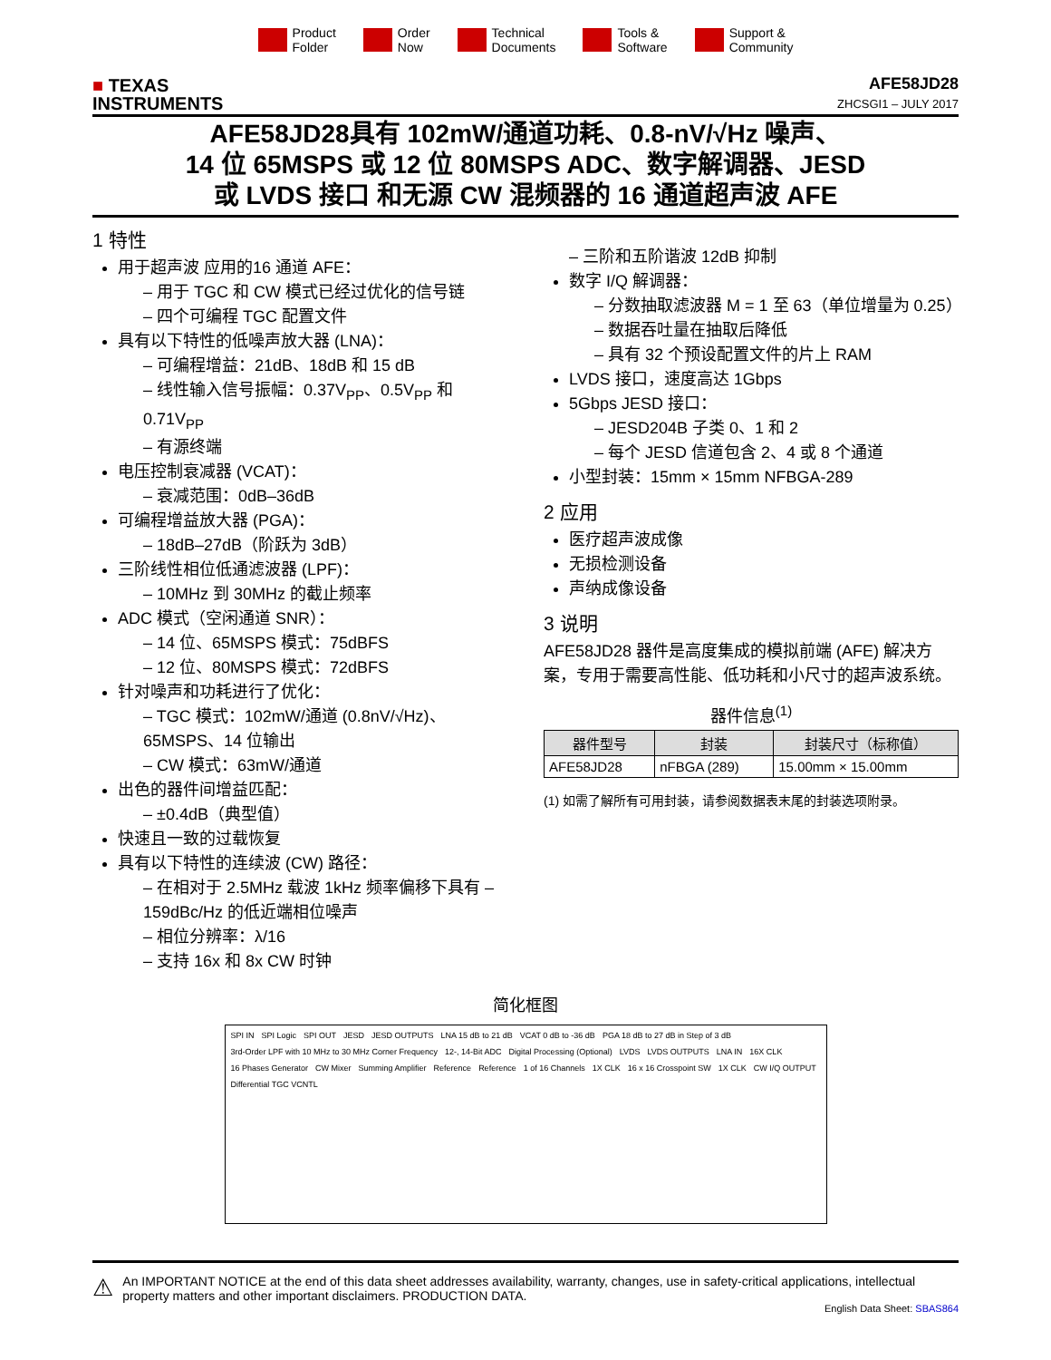Product
Folder
Order
Now
Technical
Documents
Tools &
Software
Support &
Community
■ TEXAS
INSTRUMENTS
AFE58JD28
ZHCSGI1 – JULY 2017
AFE58JD28具有 102mW/通道功耗、0.8-nV/√Hz 噪声、
14 位 65MSPS 或 12 位 80MSPS ADC、数字解调器、JESD
或 LVDS 接口 和无源 CW 混频器的 16 通道超声波 AFE
1 特性
用于超声波 应用的16 通道 AFE：
– 用于 TGC 和 CW 模式已经过优化的信号链
– 四个可编程 TGC 配置文件
具有以下特性的低噪声放大器 (LNA)：
– 可编程增益：21dB、18dB 和 15 dB
– 线性输入信号振幅：0.37V<sub>PP</sub>、0.5V<sub>PP</sub> 和 0.71V<sub>PP</sub>
– 有源终端
电压控制衰减器 (VCAT)：
– 衰减范围：0dB–36dB
可编程增益放大器 (PGA)：
– 18dB–27dB（阶跃为 3dB）
三阶线性相位低通滤波器 (LPF)：
– 10MHz 到 30MHz 的截止频率
ADC 模式（空闲通道 SNR）：
– 14 位、65MSPS 模式：75dBFS
– 12 位、80MSPS 模式：72dBFS
针对噪声和功耗进行了优化：
– TGC 模式：102mW/通道 (0.8nV/√Hz)、65MSPS、14 位输出
– CW 模式：63mW/通道
出色的器件间增益匹配：
– ±0.4dB（典型值）
快速且一致的过载恢复
具有以下特性的连续波 (CW) 路径：
– 在相对于 2.5MHz 载波 1kHz 频率偏移下具有 –159dBc/Hz 的低近端相位噪声
– 相位分辨率：λ/16
– 支持 16x 和 8x CW 时钟
– 三阶和五阶谐波 12dB 抑制
数字 I/Q 解调器：
– 分数抽取滤波器 M = 1 至 63（单位增量为 0.25）
– 数据吞吐量在抽取后降低
– 具有 32 个预设配置文件的片上 RAM
LVDS 接口，速度高达 1Gbps
5Gbps JESD 接口：
– JESD204B 子类 0、1 和 2
– 每个 JESD 信道包含 2、4 或 8 个通道
小型封装：15mm × 15mm NFBGA-289
2 应用
医疗超声波成像
无损检测设备
声纳成像设备
3 说明
AFE58JD28 器件是高度集成的模拟前端 (AFE) 解决方案，专用于需要高性能、低功耗和小尺寸的超声波系统。
器件信息<sup>(1)</sup>
| 器件型号 | 封装 | 封装尺寸（标称值） |
| --- | --- | --- |
| AFE58JD28 | nFBGA (289) | 15.00mm × 15.00mm |
(1) 如需了解所有可用封装，请参阅数据表末尾的封装选项附录。
简化框图
SPI IN SPI Logic SPI OUT JESD JESD OUTPUTS LNA 15 dB to 21 dB VCAT 0 dB to -36 dB PGA 18 dB to 27 dB in Step of 3 dB 3rd-Order LPF with 10 MHz to 30 MHz Corner Frequency 12-, 14-Bit ADC Digital Processing (Optional) LVDS LVDS OUTPUTS LNA IN 16X CLK 16 Phases Generator CW Mixer Summing Amplifier Reference Reference 1 of 16 Channels 1X CLK 16 x 16 Crosspoint SW 1X CLK CW I/Q OUTPUT Differential TGC VCNTL
⚠
An IMPORTANT NOTICE at the end of this data sheet addresses availability, warranty, changes, use in safety-critical applications, intellectual property matters and other important disclaimers. PRODUCTION DATA.
English Data Sheet: SBAS864